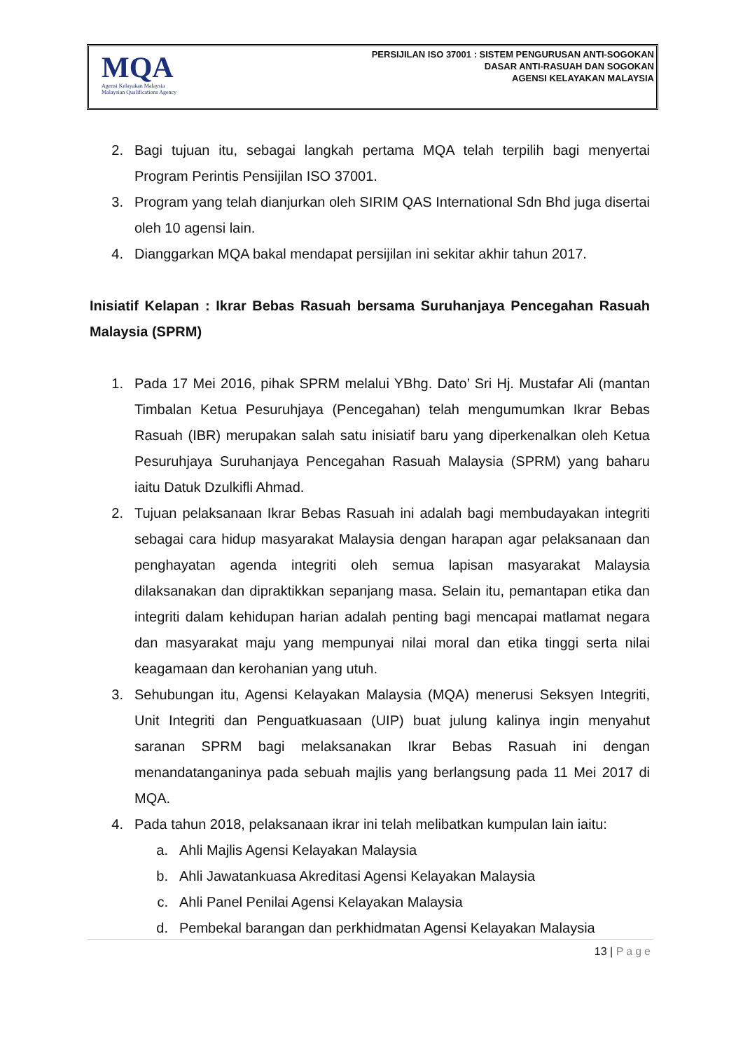MQA
Agensi Kelayakan Malaysia
Malaysian Qualifications Agency
PERSIJILAN ISO 37001 : SISTEM PENGURUSAN ANTI-SOGOKAN
DASAR ANTI-RASUAH DAN SOGOKAN
AGENSI KELAYAKAN MALAYSIA
2. Bagi tujuan itu, sebagai langkah pertama MQA telah terpilih bagi menyertai Program Perintis Pensijilan ISO 37001.
3. Program yang telah dianjurkan oleh SIRIM QAS International Sdn Bhd juga disertai oleh 10 agensi lain.
4. Dianggarkan MQA bakal mendapat persijilan ini sekitar akhir tahun 2017.
Inisiatif Kelapan : Ikrar Bebas Rasuah bersama Suruhanjaya Pencegahan Rasuah Malaysia (SPRM)
1. Pada 17 Mei 2016, pihak SPRM melalui YBhg. Dato’ Sri Hj. Mustafar Ali (mantan Timbalan Ketua Pesuruhjaya (Pencegahan) telah mengumumkan Ikrar Bebas Rasuah (IBR) merupakan salah satu inisiatif baru yang diperkenalkan oleh Ketua Pesuruhjaya Suruhanjaya Pencegahan Rasuah Malaysia (SPRM) yang baharu iaitu Datuk Dzulkifli Ahmad.
2. Tujuan pelaksanaan Ikrar Bebas Rasuah ini adalah bagi membudayakan integriti sebagai cara hidup masyarakat Malaysia dengan harapan agar pelaksanaan dan penghayatan agenda integriti oleh semua lapisan masyarakat Malaysia dilaksanakan dan dipraktikkan sepanjang masa. Selain itu, pemantapan etika dan integriti dalam kehidupan harian adalah penting bagi mencapai matlamat negara dan masyarakat maju yang mempunyai nilai moral dan etika tinggi serta nilai keagamaan dan kerohanian yang utuh.
3. Sehubungan itu, Agensi Kelayakan Malaysia (MQA) menerusi Seksyen Integriti, Unit Integriti dan Penguatkuasaan (UIP) buat julung kalinya ingin menyahut saranan SPRM bagi melaksanakan Ikrar Bebas Rasuah ini dengan menandatanganinya pada sebuah majlis yang berlangsung pada 11 Mei 2017 di MQA.
4. Pada tahun 2018, pelaksanaan ikrar ini telah melibatkan kumpulan lain iaitu:
a. Ahli Majlis Agensi Kelayakan Malaysia
b. Ahli Jawatankuasa Akreditasi Agensi Kelayakan Malaysia
c. Ahli Panel Penilai Agensi Kelayakan Malaysia
d. Pembekal barangan dan perkhidmatan Agensi Kelayakan Malaysia
13 | Page